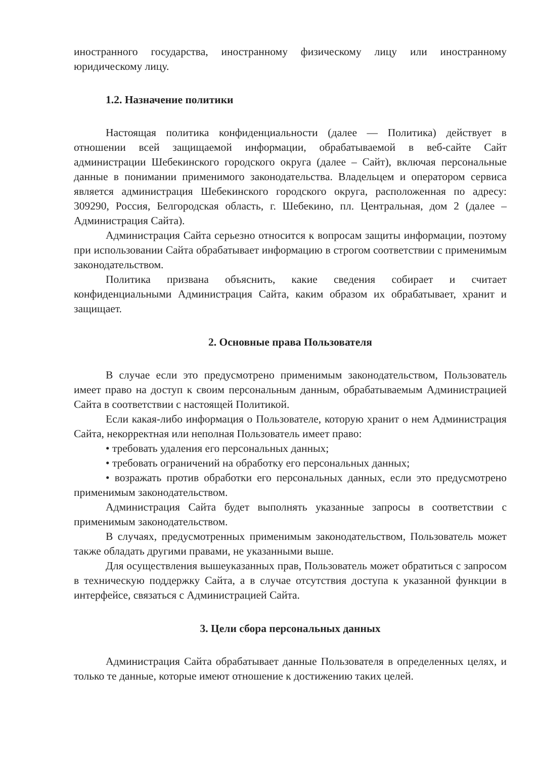иностранного государства, иностранному физическому лицу или иностранному юридическому лицу.
1.2. Назначение политики
Настоящая политика конфиденциальности (далее — Политика) действует в отношении всей защищаемой информации, обрабатываемой в веб-сайте Сайт администрации Шебекинского городского округа (далее – Сайт), включая персональные данные в понимании применимого законодательства. Владельцем и оператором сервиса является администрация Шебекинского городского округа, расположенная по адресу: 309290, Россия, Белгородская область, г. Шебекино, пл. Центральная, дом 2 (далее – Администрация Сайта).
Администрация Сайта серьезно относится к вопросам защиты информации, поэтому при использовании Сайта обрабатывает информацию в строгом соответствии с применимым законодательством.
Политика призвана объяснить, какие сведения собирает и считает конфиденциальными Администрация Сайта, каким образом их обрабатывает, хранит и защищает.
2. Основные права Пользователя
В случае если это предусмотрено применимым законодательством, Пользователь имеет право на доступ к своим персональным данным, обрабатываемым Администрацией Сайта в соответствии с настоящей Политикой.
Если какая-либо информация о Пользователе, которую хранит о нем Администрация Сайта, некорректная или неполная Пользователь имеет право:
• требовать удаления его персональных данных;
• требовать ограничений на обработку его персональных данных;
• возражать против обработки его персональных данных, если это предусмотрено применимым законодательством.
Администрация Сайта будет выполнять указанные запросы в соответствии с применимым законодательством.
В случаях, предусмотренных применимым законодательством, Пользователь может также обладать другими правами, не указанными выше.
Для осуществления вышеуказанных прав, Пользователь может обратиться с запросом в техническую поддержку Сайта, а в случае отсутствия доступа к указанной функции в интерфейсе, связаться с Администрацией Сайта.
3. Цели сбора персональных данных
Администрация Сайта обрабатывает данные Пользователя в определенных целях, и только те данные, которые имеют отношение к достижению таких целей.